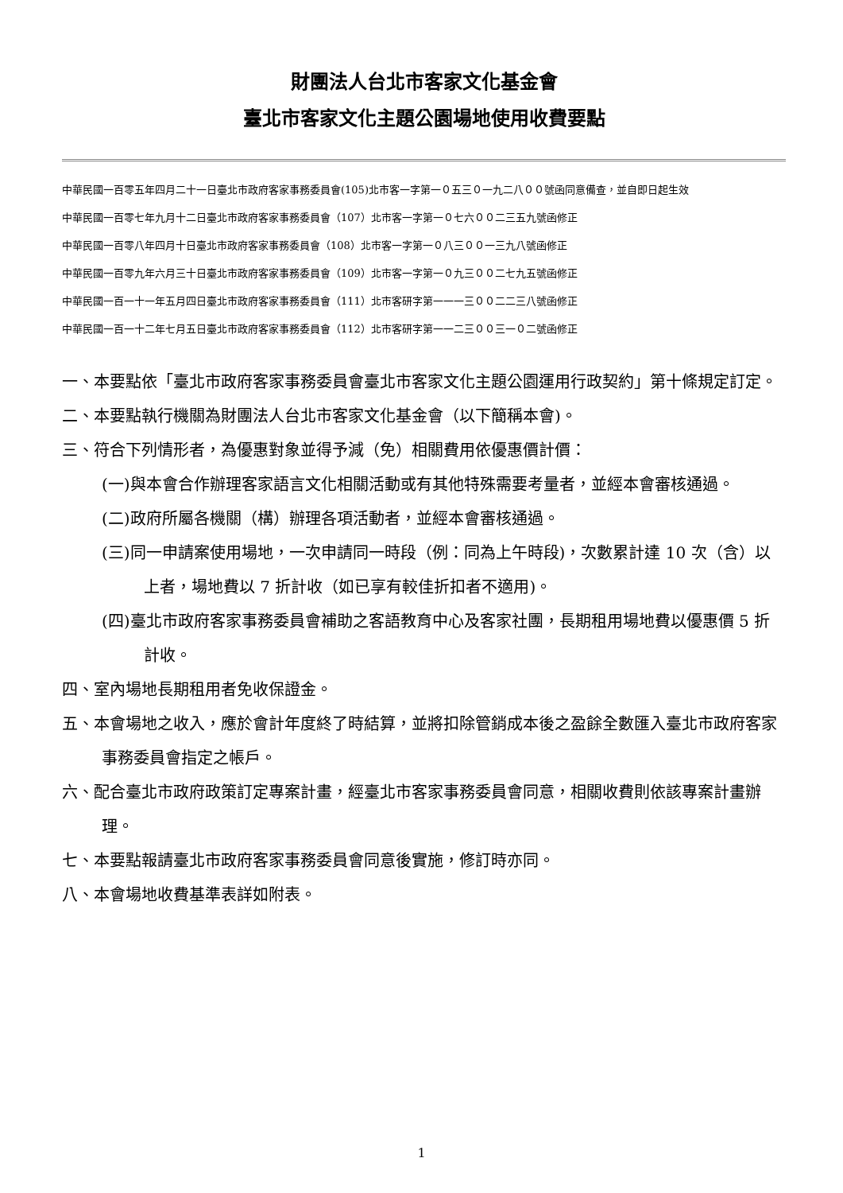財團法人台北市客家文化基金會
臺北市客家文化主題公園場地使用收費要點
中華民國一百零五年四月二十一日臺北市政府客家事務委員會(105)北市客一字第一０五三０一九二八００號函同意備查，並自即日起生效
中華民國一百零七年九月十二日臺北市政府客家事務委員會（107）北市客一字第一０七六００二三五九號函修正
中華民國一百零八年四月十日臺北市政府客家事務委員會（108）北市客一字第一０八三００一三九八號函修正
中華民國一百零九年六月三十日臺北市政府客家事務委員會（109）北市客一字第一０九三００二七九五號函修正
中華民國一百一十一年五月四日臺北市政府客家事務委員會（111）北市客研字第一一一三００二二三八號函修正
中華民國一百一十二年七月五日臺北市政府客家事務委員會（112）北市客研字第一一二三００三一０二號函修正
一、本要點依「臺北市政府客家事務委員會臺北市客家文化主題公園運用行政契約」第十條規定訂定。
二、本要點執行機關為財團法人台北市客家文化基金會（以下簡稱本會)。
三、符合下列情形者，為優惠對象並得予減（免）相關費用依優惠價計價：
(一)與本會合作辦理客家語言文化相關活動或有其他特殊需要考量者，並經本會審核通過。
(二)政府所屬各機關（構）辦理各項活動者，並經本會審核通過。
(三)同一申請案使用場地，一次申請同一時段（例：同為上午時段)，次數累計達 10 次（含）以上者，場地費以 7 折計收（如已享有較佳折扣者不適用)。
(四)臺北市政府客家事務委員會補助之客語教育中心及客家社團，長期租用場地費以優惠價 5 折計收。
四、室內場地長期租用者免收保證金。
五、本會場地之收入，應於會計年度終了時結算，並將扣除管銷成本後之盈餘全數匯入臺北市政府客家事務委員會指定之帳戶。
六、配合臺北市政府政策訂定專案計畫，經臺北市客家事務委員會同意，相關收費則依該專案計畫辦理。
七、本要點報請臺北市政府客家事務委員會同意後實施，修訂時亦同。
八、本會場地收費基準表詳如附表。
1